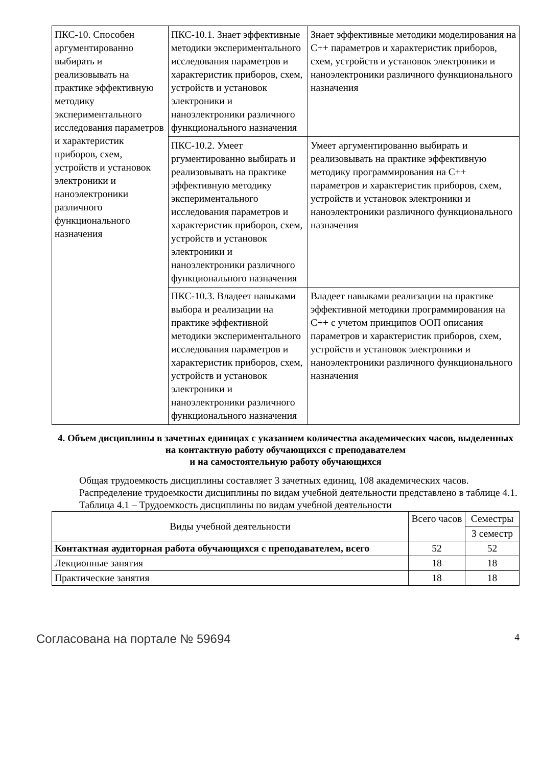| ПКС-10. Способен аргументированно выбирать и реализовывать на практике эффективную методику экспериментального исследования параметров и характеристик приборов, схем, устройств и установок электроники и наноэлектроники различного функционального назначения | ПКС-10.1. Знает эффективные методики экспериментального исследования параметров и характеристик приборов, схем, устройств и установок электроники и наноэлектроники различного функционального назначения | Знает эффективные методики моделирования на С++ параметров и характеристик приборов, схем, устройств и установок электроники и наноэлектроники различного функционального назначения |
| | ПКС-10.2. Умеет ргументированно выбирать и реализовывать на практике эффективную методику экспериментального исследования параметров и характеристик приборов, схем, устройств и установок электроники и наноэлектроники различного функционального назначения | Умеет аргументированно выбирать и реализовывать на практике эффективную методику программирования на С++ параметров и характеристик приборов, схем, устройств и установок электроники и наноэлектроники различного функционального назначения |
| | ПКС-10.3. Владеет навыками выбора и реализации на практике эффективной методики экспериментального исследования параметров и характеристик приборов, схем, устройств и установок электроники и наноэлектроники различного функционального назначения | Владеет навыками реализации на практике эффективной методики программирования на С++ с учетом принципов ООП описания параметров и характеристик приборов, схем, устройств и установок электроники и наноэлектроники различного функционального назначения |
4. Объем дисциплины в зачетных единицах с указанием количества академических часов, выделенных на контактную работу обучающихся с преподавателем
и на самостоятельную работу обучающихся
Общая трудоемкость дисциплины составляет 3 зачетных единиц, 108 академических часов.
Распределение трудоемкости дисциплины по видам учебной деятельности представлено в таблице 4.1.
Таблица 4.1 – Трудоемкость дисциплины по видам учебной деятельности
| Виды учебной деятельности | Всего часов | Семестры |
| --- | --- | --- |
| | | 3 семестр |
| Контактная аудиторная работа обучающихся с преподавателем, всего | 52 | 52 |
| Лекционные занятия | 18 | 18 |
| Практические занятия | 18 | 18 |
Согласована на портале № 59694 4